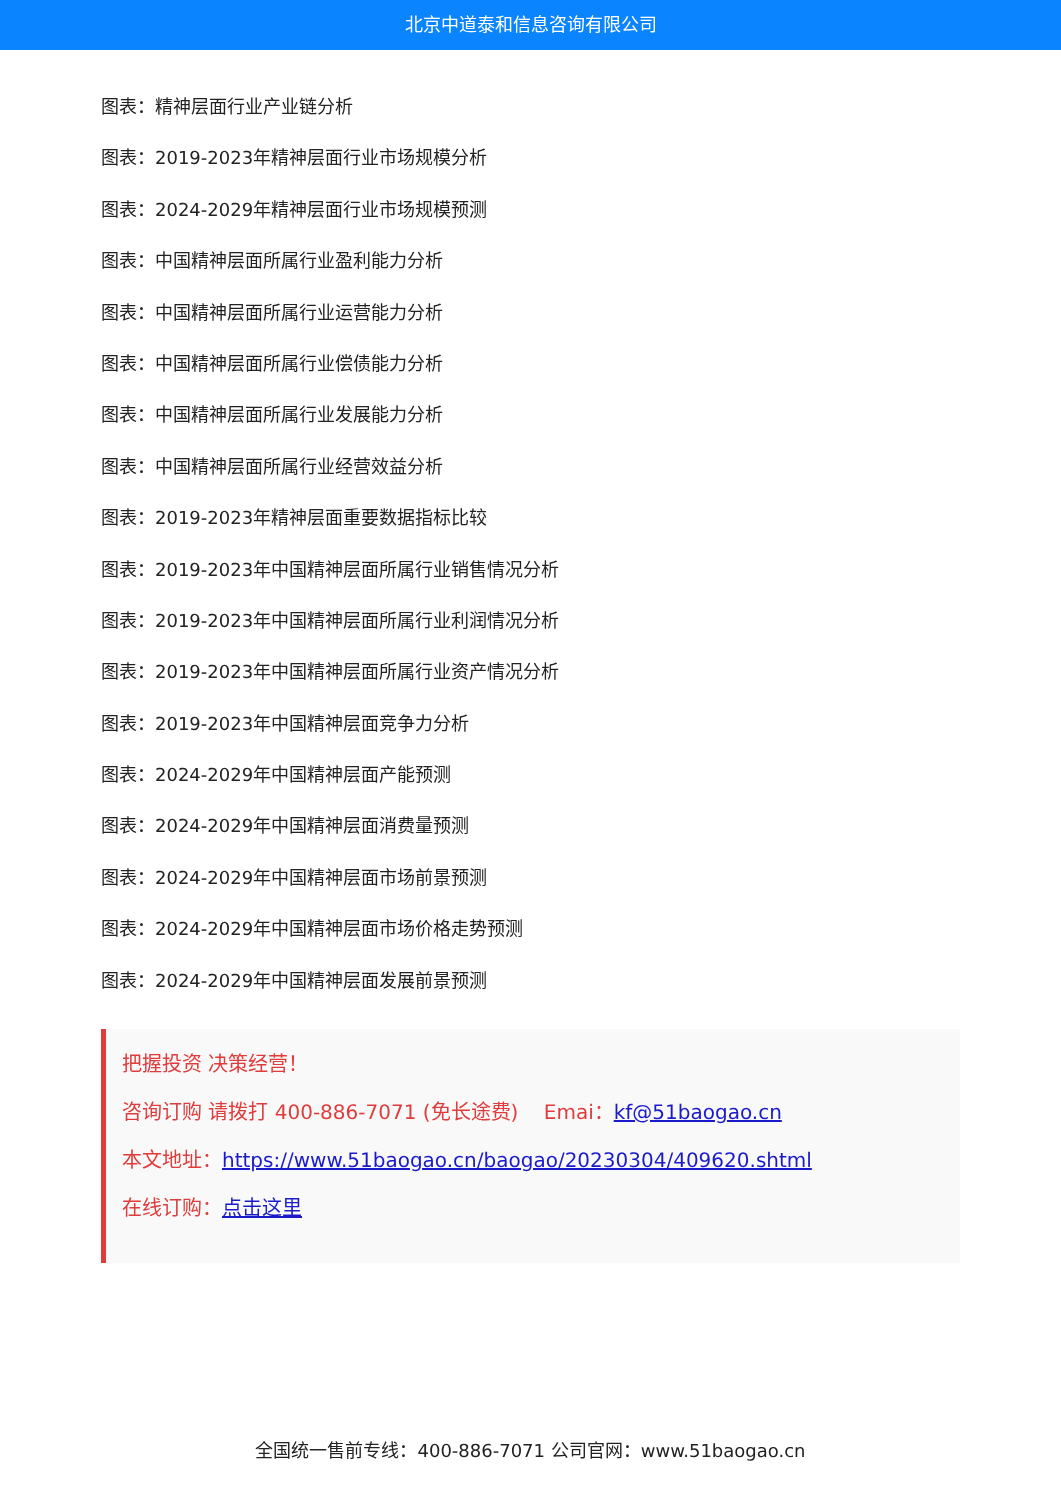北京中道泰和信息咨询有限公司
图表：精神层面行业产业链分析
图表：2019-2023年精神层面行业市场规模分析
图表：2024-2029年精神层面行业市场规模预测
图表：中国精神层面所属行业盈利能力分析
图表：中国精神层面所属行业运营能力分析
图表：中国精神层面所属行业偿债能力分析
图表：中国精神层面所属行业发展能力分析
图表：中国精神层面所属行业经营效益分析
图表：2019-2023年精神层面重要数据指标比较
图表：2019-2023年中国精神层面所属行业销售情况分析
图表：2019-2023年中国精神层面所属行业利润情况分析
图表：2019-2023年中国精神层面所属行业资产情况分析
图表：2019-2023年中国精神层面竞争力分析
图表：2024-2029年中国精神层面产能预测
图表：2024-2029年中国精神层面消费量预测
图表：2024-2029年中国精神层面市场前景预测
图表：2024-2029年中国精神层面市场价格走势预测
图表：2024-2029年中国精神层面发展前景预测
把握投资 决策经营！
咨询订购 请拨打 400-886-7071 (免长途费) Emai：kf@51baogao.cn
本文地址：https://www.51baogao.cn/baogao/20230304/409620.shtml
在线订购：点击这里
全国统一售前专线：400-886-7071 公司官网：www.51baogao.cn